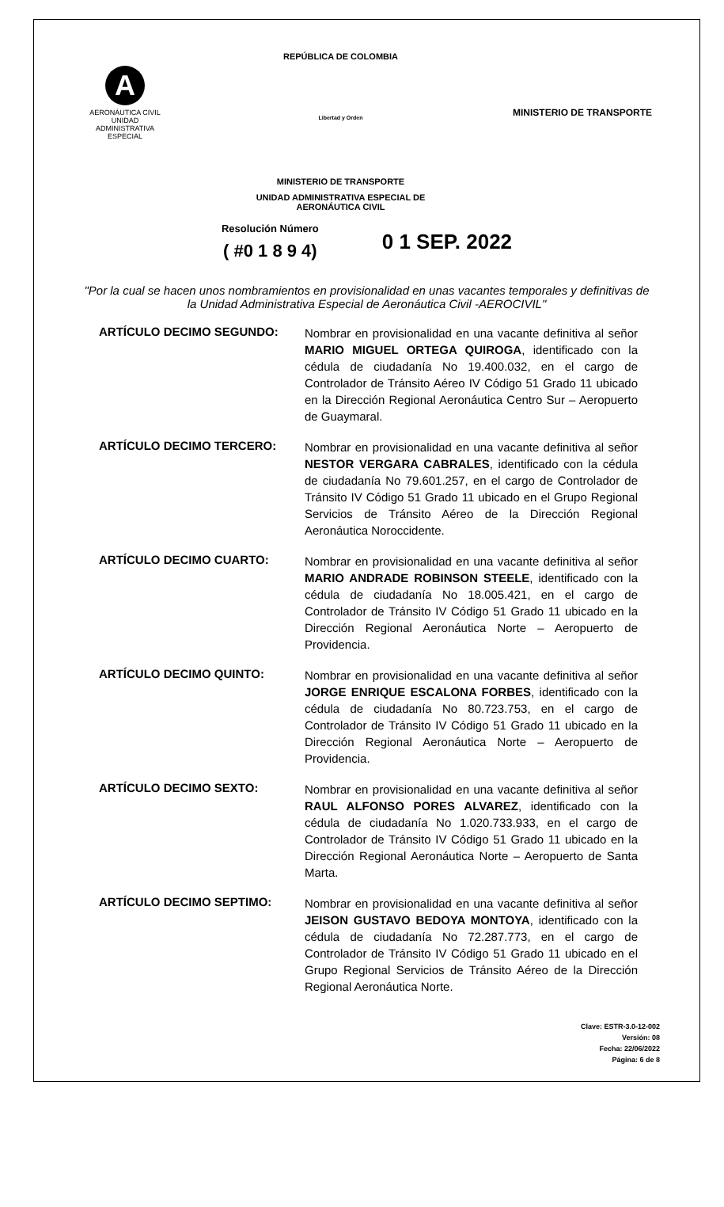A
AERONÁUTICA CIVIL
UNIDAD ADMINISTRATIVA ESPECIAL
REPÚBLICA DE COLOMBIA
Libertad y Orden
MINISTERIO DE TRANSPORTE
UNIDAD ADMINISTRATIVA ESPECIAL DE
AERONÁUTICA CIVIL
MINISTERIO DE TRANSPORTE
Resolución Número
( #0 1 8 9 4)
0 1 SEP. 2022
"Por la cual se hacen unos nombramientos en provisionalidad en unas vacantes temporales y definitivas de la Unidad Administrativa Especial de Aeronáutica Civil -AEROCIVIL"
ARTÍCULO DECIMO SEGUNDO:
Nombrar en provisionalidad en una vacante definitiva al señor MARIO MIGUEL ORTEGA QUIROGA, identificado con la cédula de ciudadanía No 19.400.032, en el cargo de Controlador de Tránsito Aéreo IV Código 51 Grado 11 ubicado en la Dirección Regional Aeronáutica Centro Sur – Aeropuerto de Guaymaral.
ARTÍCULO DECIMO TERCERO:
Nombrar en provisionalidad en una vacante definitiva al señor NESTOR VERGARA CABRALES, identificado con la cédula de ciudadanía No 79.601.257, en el cargo de Controlador de Tránsito IV Código 51 Grado 11 ubicado en el Grupo Regional Servicios de Tránsito Aéreo de la Dirección Regional Aeronáutica Noroccidente.
ARTÍCULO DECIMO CUARTO:
Nombrar en provisionalidad en una vacante definitiva al señor MARIO ANDRADE ROBINSON STEELE, identificado con la cédula de ciudadanía No 18.005.421, en el cargo de Controlador de Tránsito IV Código 51 Grado 11 ubicado en la Dirección Regional Aeronáutica Norte – Aeropuerto de Providencia.
ARTÍCULO DECIMO QUINTO:
Nombrar en provisionalidad en una vacante definitiva al señor JORGE ENRIQUE ESCALONA FORBES, identificado con la cédula de ciudadanía No 80.723.753, en el cargo de Controlador de Tránsito IV Código 51 Grado 11 ubicado en la Dirección Regional Aeronáutica Norte – Aeropuerto de Providencia.
ARTÍCULO DECIMO SEXTO:
Nombrar en provisionalidad en una vacante definitiva al señor RAUL ALFONSO PORES ALVAREZ, identificado con la cédula de ciudadanía No 1.020.733.933, en el cargo de Controlador de Tránsito IV Código 51 Grado 11 ubicado en la Dirección Regional Aeronáutica Norte – Aeropuerto de Santa Marta.
ARTÍCULO DECIMO SEPTIMO:
Nombrar en provisionalidad en una vacante definitiva al señor JEISON GUSTAVO BEDOYA MONTOYA, identificado con la cédula de ciudadanía No 72.287.773, en el cargo de Controlador de Tránsito IV Código 51 Grado 11 ubicado en el Grupo Regional Servicios de Tránsito Aéreo de la Dirección Regional Aeronáutica Norte.
Clave: ESTR-3.0-12-002
Versión: 08
Fecha: 22/06/2022
Página: 6 de 8